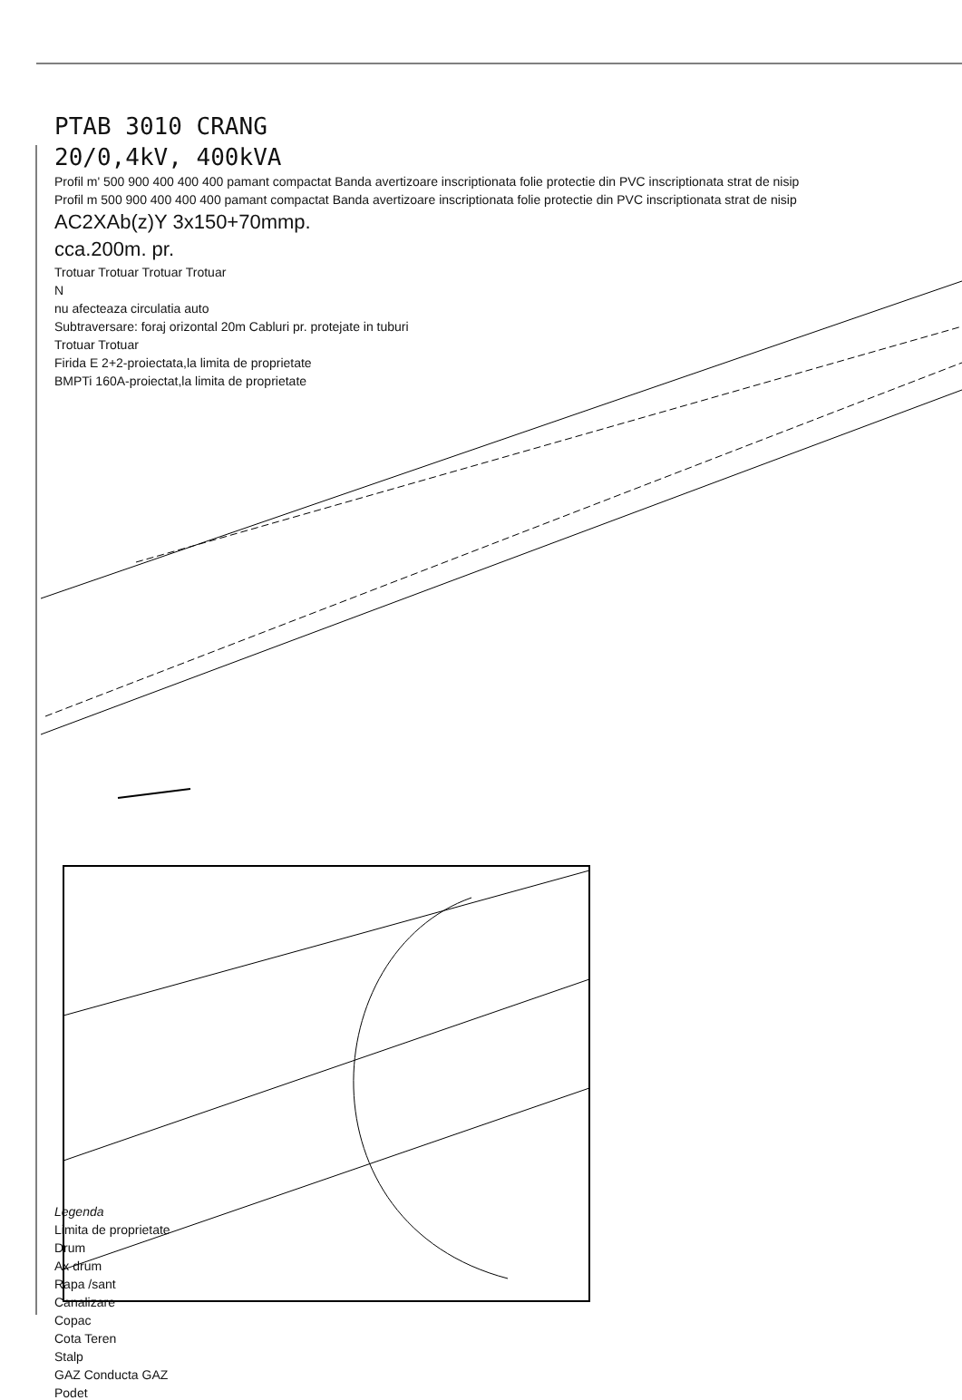PTAB 3010 CRANG
20/0,4kV, 400kVA
Profil m' 500 900 400 400 400 pamant compactat Banda avertizoare inscriptionata folie protectie din PVC inscriptionata strat de nisip
Profil m 500 900 400 400 400 pamant compactat Banda avertizoare inscriptionata folie protectie din PVC inscriptionata strat de nisip
AC2XAb(z)Y 3x150+70mmp.
cca.200m. pr.
Trotuar Trotuar Trotuar Trotuar
N
nu afecteaza circulatia auto
Subtraversare: foraj orizontal 20m Cabluri pr. protejate in tuburi
Trotuar Trotuar
Firida E 2+2-proiectata,la limita de proprietate
BMPTi 160A-proiectat,la limita de proprietate
Legenda
Limita de proprietate
Drum
Ax drum
Rapa /sant
Canalizare
Copac
Cota Teren
Stalp
GAZ Conducta GAZ
Podet